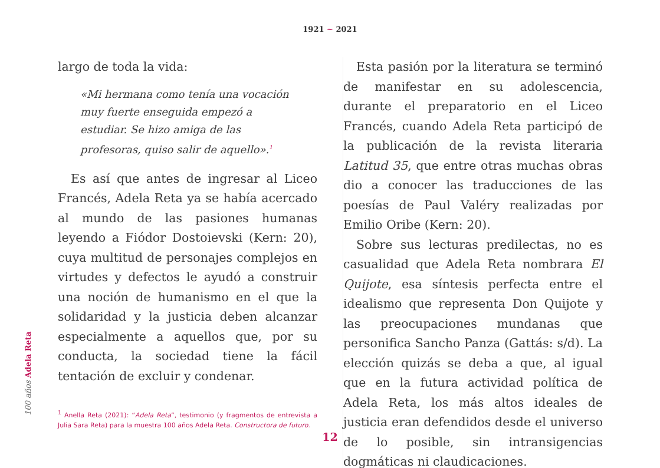1921 ~ 2021
largo de toda la vida:
«Mi hermana como tenía una vocación muy fuerte enseguida empezó a estudiar. Se hizo amiga de las profesoras, quiso salir de aquello».<sup>1</sup>
Es así que antes de ingresar al Liceo Francés, Adela Reta ya se había acercado al mundo de las pasiones humanas leyendo a Fiódor Dostoievski (Kern: 20), cuya multitud de personajes complejos en virtudes y defectos le ayudó a construir una noción de humanismo en el que la solidaridad y la justicia deben alcanzar especialmente a aquellos que, por su conducta, la sociedad tiene la fácil tentación de excluir y condenar.
<sup>1</sup> Anella Reta (2021): “Adela Reta”, testimonio (y fragmentos de entrevista a Julia Sara Reta) para la muestra 100 años Adela Reta. Constructora de futuro.
Esta pasión por la literatura se terminó de manifestar en su adolescencia, durante el preparatorio en el Liceo Francés, cuando Adela Reta participó de la publicación de la revista literaria Latitud 35, que entre otras muchas obras dio a conocer las traducciones de las poesías de Paul Valéry realizadas por Emilio Oribe (Kern: 20).
Sobre sus lecturas predilectas, no es casualidad que Adela Reta nombrara El Quijote, esa síntesis perfecta entre el idealismo que representa Don Quijote y las preocupaciones mundanas que personifica Sancho Panza (Gattás: s/d). La elección quizás se deba a que, al igual que en la futura actividad política de Adela Reta, los más altos ideales de justicia eran defendidos desde el universo de lo posible, sin intransigencias dogmáticas ni claudicaciones.
100 años Adela Reta
12